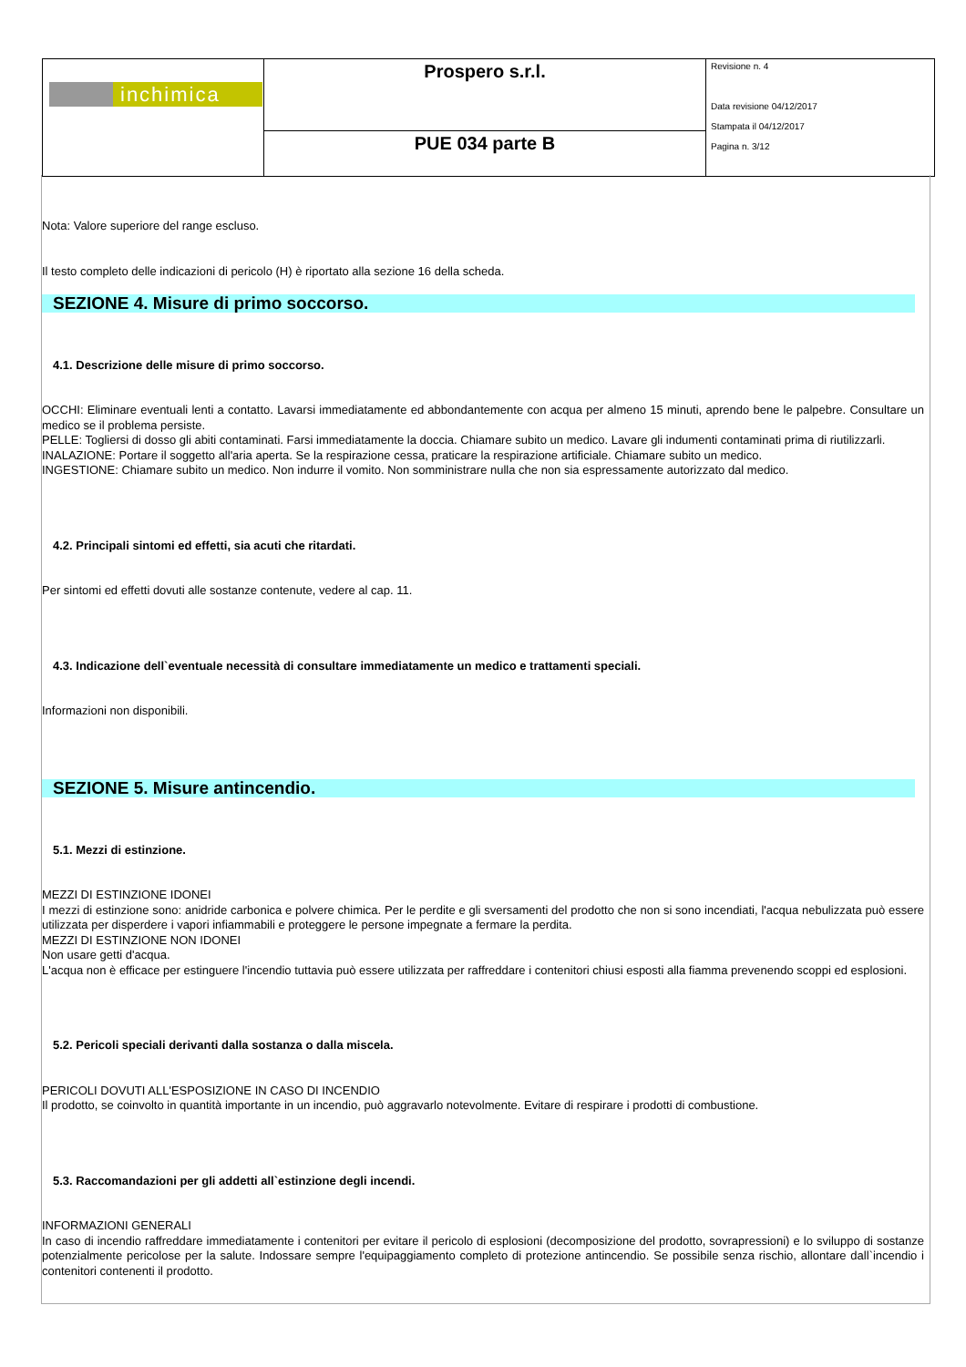| inchimica | Prospero s.r.l. | Revisione n. 4 Data revisione 04/12/2017 Stampata il 04/12/2017 Pagina n. 3/12 |
| | PUE 034 parte B | |
Nota: Valore superiore del range escluso.
Il testo completo delle indicazioni di pericolo (H) è riportato alla sezione 16 della scheda.
SEZIONE 4. Misure di primo soccorso.
4.1. Descrizione delle misure di primo soccorso.
OCCHI: Eliminare eventuali lenti a contatto. Lavarsi immediatamente ed abbondantemente con acqua per almeno 15 minuti, aprendo bene le palpebre. Consultare un medico se il problema persiste.
PELLE: Togliersi di dosso gli abiti contaminati. Farsi immediatamente la doccia. Chiamare subito un medico. Lavare gli indumenti contaminati prima di riutilizzarli.
INALAZIONE: Portare il soggetto all'aria aperta. Se la respirazione cessa, praticare la respirazione artificiale. Chiamare subito un medico.
INGESTIONE: Chiamare subito un medico. Non indurre il vomito. Non somministrare nulla che non sia espressamente autorizzato dal medico.
4.2. Principali sintomi ed effetti, sia acuti che ritardati.
Per sintomi ed effetti dovuti alle sostanze contenute, vedere al cap. 11.
4.3. Indicazione dell`eventuale necessità di consultare immediatamente un medico e trattamenti speciali.
Informazioni non disponibili.
SEZIONE 5. Misure antincendio.
5.1. Mezzi di estinzione.
MEZZI DI ESTINZIONE IDONEI
I mezzi di estinzione sono: anidride carbonica e polvere chimica. Per le perdite e gli sversamenti del prodotto che non si sono incendiati, l'acqua nebulizzata può essere utilizzata per disperdere i vapori infiammabili e proteggere le persone impegnate a fermare la perdita.
MEZZI DI ESTINZIONE NON IDONEI
Non usare getti d'acqua.
L'acqua non è efficace per estinguere l'incendio tuttavia può essere utilizzata per raffreddare i contenitori chiusi esposti alla fiamma prevenendo scoppi ed esplosioni.
5.2. Pericoli speciali derivanti dalla sostanza o dalla miscela.
PERICOLI DOVUTI ALL'ESPOSIZIONE IN CASO DI INCENDIO
Il prodotto, se coinvolto in quantità importante in un incendio, può aggravarlo notevolmente. Evitare di respirare i prodotti di combustione.
5.3. Raccomandazioni per gli addetti all`estinzione degli incendi.
INFORMAZIONI GENERALI
In caso di incendio raffreddare immediatamente i contenitori per evitare il pericolo di esplosioni (decomposizione del prodotto, sovrapressioni) e lo sviluppo di sostanze potenzialmente pericolose per la salute. Indossare sempre l'equipaggiamento completo di protezione antincendio. Se possibile senza rischio, allontare dall`incendio i contenitori contenenti il prodotto.